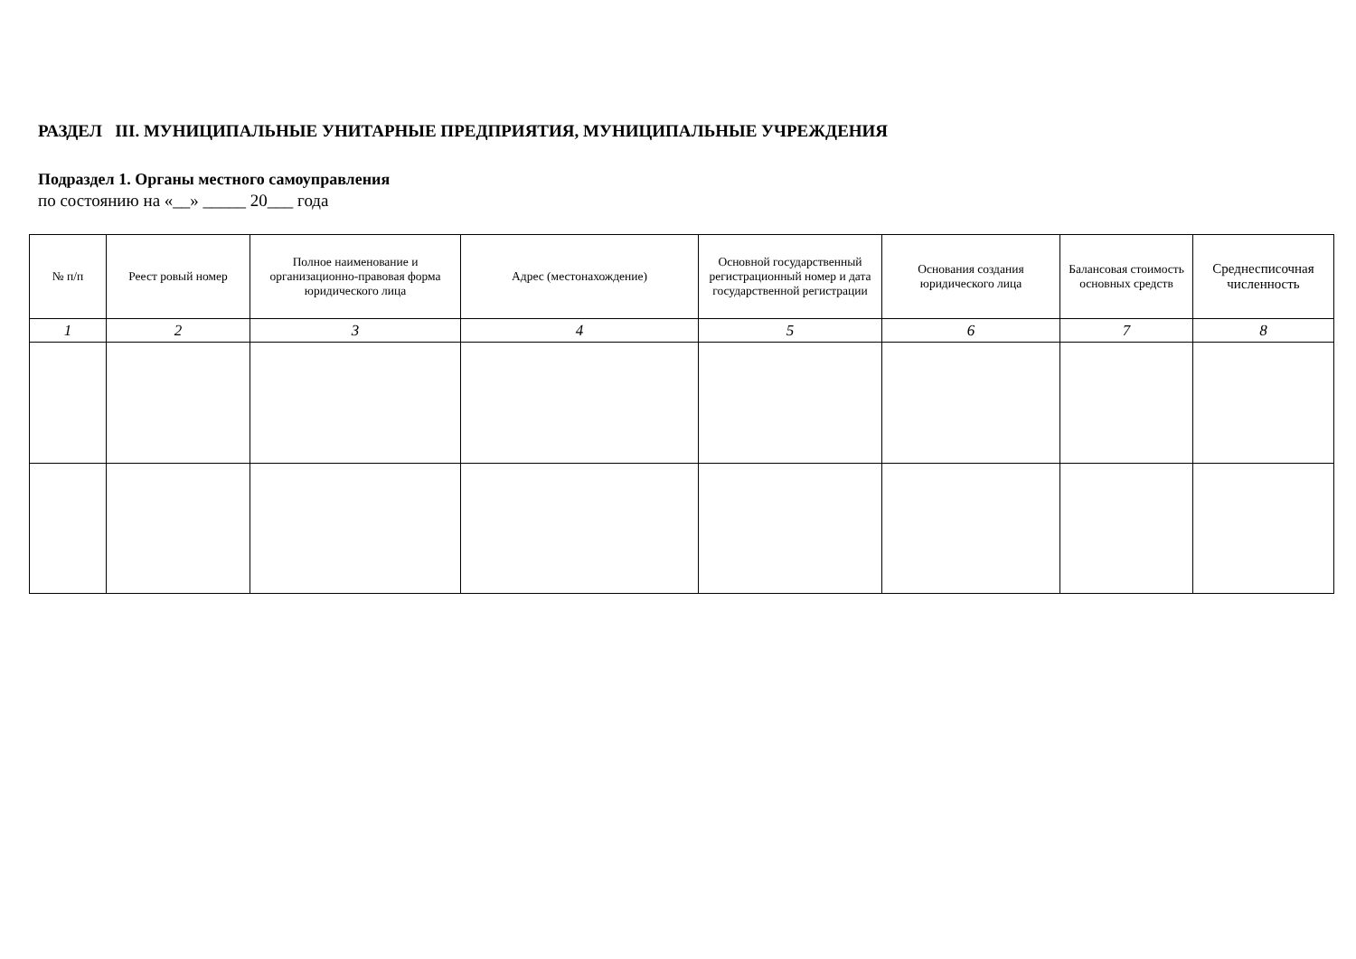РАЗДЕЛ III. МУНИЦИПАЛЬНЫЕ УНИТАРНЫЕ ПРЕДПРИЯТИЯ, МУНИЦИПАЛЬНЫЕ УЧРЕЖДЕНИЯ
Подраздел 1. Органы местного самоуправления
по состоянию на «__» _____ 20___ года
| № п/п | Реест ровый номер | Полное наименование и организационно-правовая форма юридического лица | Адрес (местонахождение) | Основной государственный регистрационный номер и дата государственной регистрации | Основания создания юридического лица | Балансовая стоимость основных средств | Среднесписочная численность |
| --- | --- | --- | --- | --- | --- | --- | --- |
| 1 | 2 | 3 | 4 | 5 | 6 | 7 | 8 |